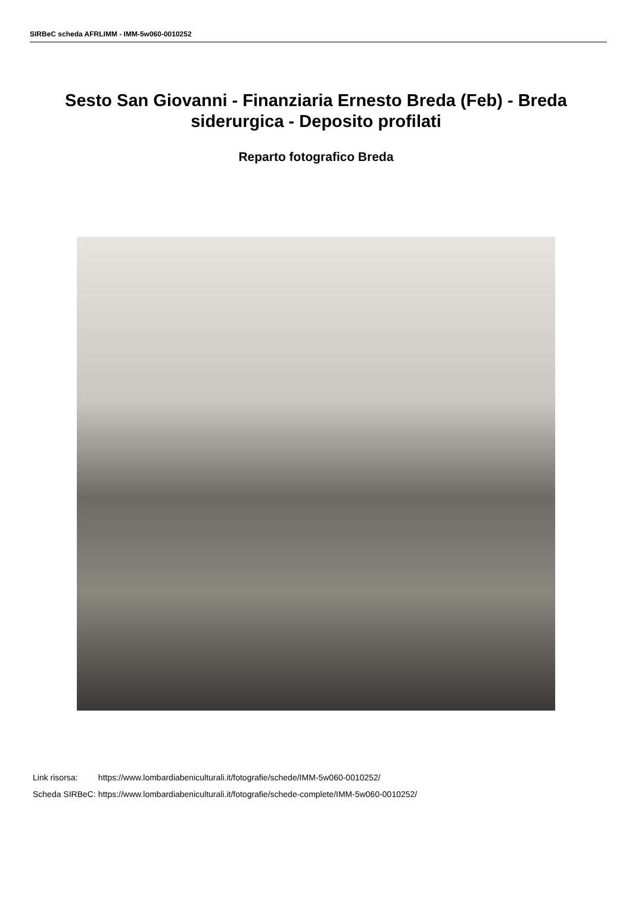SIRBeC scheda AFRLIMM - IMM-5w060-0010252
Sesto San Giovanni - Finanziaria Ernesto Breda (Feb) - Breda siderurgica - Deposito profilati
Reparto fotografico Breda
| Link risorsa: | https://www.lombardiabeniculturali.it/fotografie/schede/IMM-5w060-0010252/ |
| Scheda SIRBeC: | https://www.lombardiabeniculturali.it/fotografie/schede-complete/IMM-5w060-0010252/ |